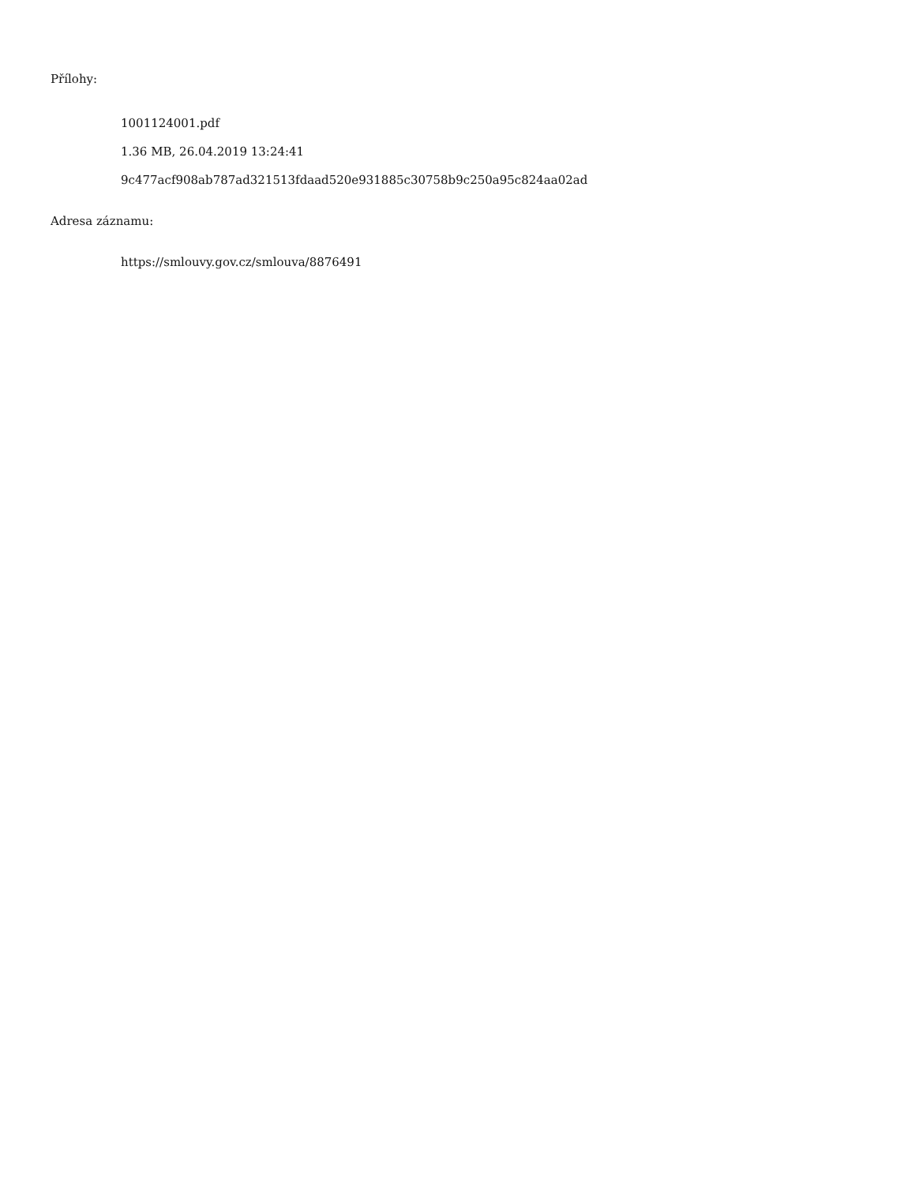Přílohy:
1001124001.pdf
1.36 MB, 26.04.2019 13:24:41
9c477acf908ab787ad321513fdaad520e931885c30758b9c250a95c824aa02ad
Adresa záznamu:
https://smlouvy.gov.cz/smlouva/8876491